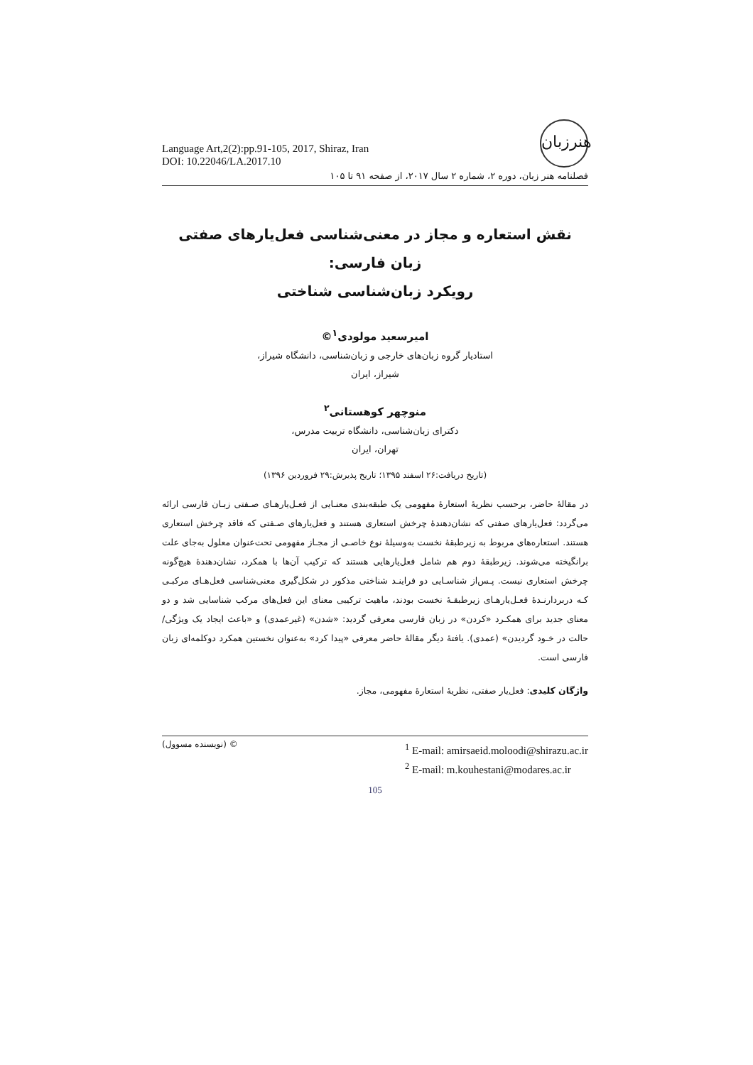Language Art,2(2):pp.91-105, 2017, Shiraz, Iran
DOI: 10.22046/LA.2017.10
هنرزبان
فصلنامه هنر زبان، دوره ۲، شماره ۲ سال ۲۰۱۷، از صفحه ۹۱ تا ۱۰۵
نقش استعاره و مجاز در معنی‌شناسی فعل‌یارهای صفتی زبان فارسی:
رویکرد زبان‌شناسی شناختی
امیرسعید مولودی<sup>۱</sup>©
استادیار گروه زبان‌های خارجی و زبان‌شناسی، دانشگاه شیراز،
شیراز، ایران
منوچهر کوهستانی<sup>۲</sup>
دکترای زبان‌شناسی، دانشگاه تربیت مدرس،
تهران، ایران
(تاریخ دریافت:۲۶ اسفند ۱۳۹۵؛ تاریخ پذیرش:۲۹ فروردین ۱۳۹۶)
در مقالهٔ حاضر، برحسب نظریهٔ استعارهٔ مفهومی یک طبقه‌بندی معنـایی از فعـل‌یارهـای صـفتی زبـان فارسی ارائه می‌گردد: فعل‌یارهای صفتی که نشان‌دهندهٔ چرخش استعاری هستند و فعل‌یارهای صـفتی که فاقد چرخش استعاری هستند. استعاره‌های مربوط به زیرطبقهٔ نخست به‌وسیلهٔ نوع خاصـی از مجـاز مفهومی تحت‌عنوان معلول به‌جای علت برانگیخته می‌شوند. زیرطبقهٔ دوم هم شامل فعل‌یارهایی هستند که ترکیب آن‌ها با همکرد، نشان‌دهندهٔ هیچ‌گونه چرخش استعاری نیست. پـس‌از شناسـایی دو فراینـد شناختی مذکور در شکل‌گیری معنی‌شناسی فعل‌هـای مرکبـی کـه دربردارنـدهٔ فعـل‌یارهـای زیرطبقـهٔ نخست بودند، ماهیت ترکیبی معنای این فعل‌های مرکب شناسایی شد و دو معنای جدید برای همکـرد «کردن» در زبان فارسی معرفی گردید: «شدن» (غیرعمدی) و «باعث ایجاد یک ویژگی/حالت در خـود گردیدن» (عمدی). یافتهٔ دیگر مقالهٔ حاضر معرفی «پیدا کرد» به‌عنوان نخستین همکرد دوکلمه‌ای زبان فارسی است.
واژگان کلیدی: فعل‌یار صفتی، نظریهٔ استعارهٔ مفهومی، مجاز.
© (نویسنده مسوول)
<sup>1</sup> E-mail: amirsaeid.moloodi@shirazu.ac.ir
<sup>2</sup> E-mail: m.kouhestani@modares.ac.ir
105